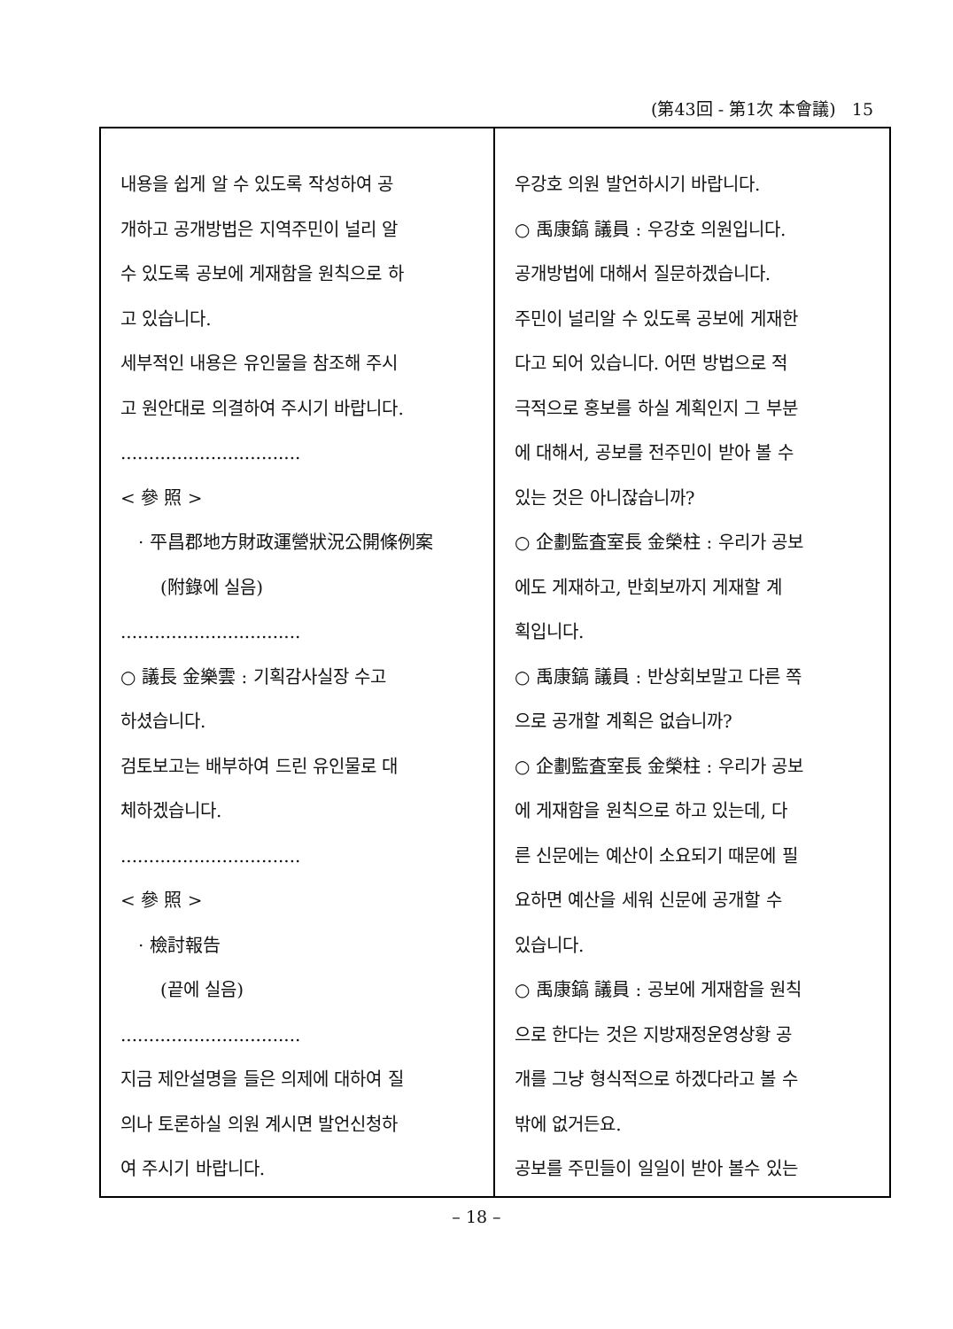(第43回 - 第1次 本會議) 15
내용을 쉽게 알 수 있도록 작성하여 공
개하고 공개방법은 지역주민이 널리 알
수 있도록 공보에 게재함을 원칙으로 하
고 있습니다.
세부적인 내용은 유인물을 참조해 주시
고 원안대로 의결하여 주시기 바랍니다.
................................
< 參 照 >
· 平昌郡地方財政運營狀況公開條例案
(附錄에 실음)
................................
○ 議長 金樂雲 : 기획감사실장 수고
하셨습니다.
검토보고는 배부하여 드린 유인물로 대
체하겠습니다.
................................
< 參 照 >
· 檢討報告
(끝에 실음)
................................
지금 제안설명을 들은 의제에 대하여 질
의나 토론하실 의원 계시면 발언신청하
여 주시기 바랍니다.
우강호 의원 발언하시기 바랍니다.
○ 禹康鎬 議員 : 우강호 의원입니다.
공개방법에 대해서 질문하겠습니다.
주민이 널리알 수 있도록 공보에 게재한
다고 되어 있습니다. 어떤 방법으로 적
극적으로 홍보를 하실 계획인지 그 부분
에 대해서, 공보를 전주민이 받아 볼 수
있는 것은 아니잖습니까?
○ 企劃監査室長 金榮柱 : 우리가 공보
에도 게재하고, 반회보까지 게재할 계
획입니다.
○ 禹康鎬 議員 : 반상회보말고 다른 쪽
으로 공개할 계획은 없습니까?
○ 企劃監査室長 金榮柱 : 우리가 공보
에 게재함을 원칙으로 하고 있는데, 다
른 신문에는 예산이 소요되기 때문에 필
요하면 예산을 세워 신문에 공개할 수
있습니다.
○ 禹康鎬 議員 : 공보에 게재함을 원칙
으로 한다는 것은 지방재정운영상황 공
개를 그냥 형식적으로 하겠다라고 볼 수
밖에 없거든요.
공보를 주민들이 일일이 받아 볼수 있는
– 18 –